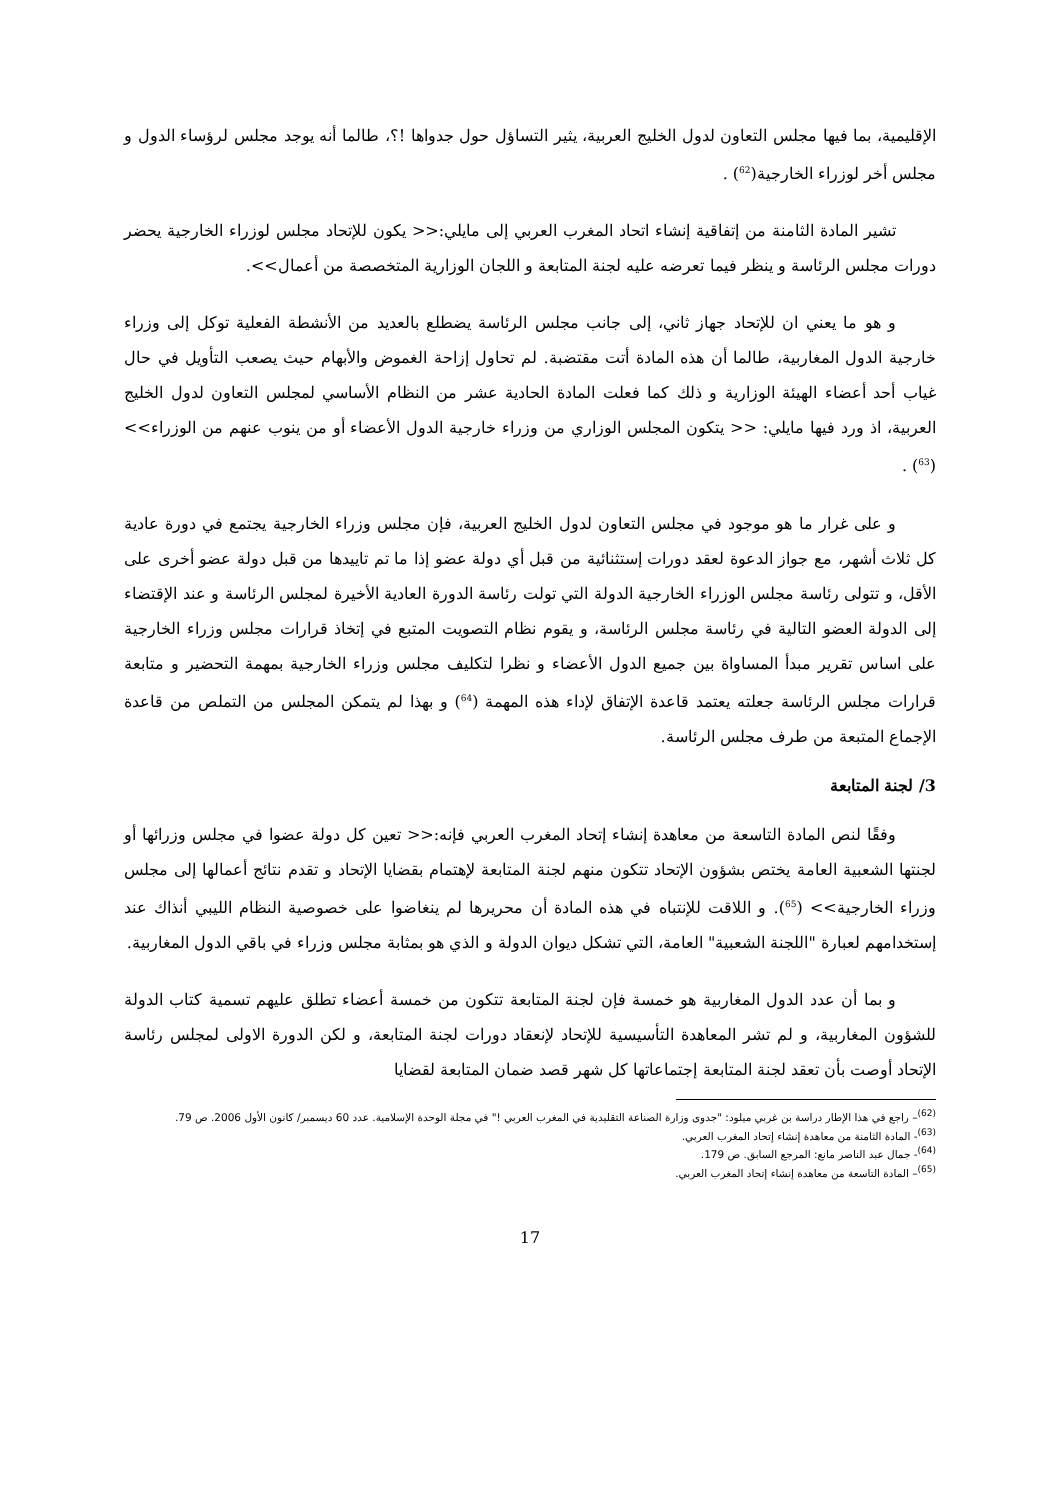الإقليمية، بما فيها مجلس التعاون لدول الخليج العربية، يثير التساؤل حول جدواها !؟، طالما أنه يوجد مجلس لرؤساء الدول و مجلس أخر لوزراء الخارجية(<sup>62</sup>) .
تشير المادة الثامنة من إتفاقية إنشاء اتحاد المغرب العربي إلى مايلي:<< يكون للإتحاد مجلس لوزراء الخارجية يحضر دورات مجلس الرئاسة و ينظر فيما تعرضه عليه لجنة المتابعة و اللجان الوزارية المتخصصة من أعمال>>.
و هو ما يعني ان للإتحاد جهاز ثاني، إلى جانب مجلس الرئاسة يضطلع بالعديد من الأنشطة الفعلية توكل إلى وزراء خارجية الدول المغاربية، طالما أن هذه المادة أتت مقتضبة. لم تحاول إزاحة الغموض والأبهام حيث يصعب التأويل في حال غياب أحد أعضاء الهيئة الوزارية و ذلك كما فعلت المادة الحادية عشر من النظام الأساسي لمجلس التعاون لدول الخليج العربية، اذ ورد فيها مايلي: << يتكون المجلس الوزاري من وزراء خارجية الدول الأعضاء أو من ينوب عنهم من الوزراء>>(<sup>63</sup>) .
و على غرار ما هو موجود في مجلس التعاون لدول الخليج العربية، فإن مجلس وزراء الخارجية يجتمع في دورة عادية كل ثلاث أشهر، مع جواز الدعوة لعقد دورات إستثنائية من قبل أي دولة عضو إذا ما تم تاييدها من قبل دولة عضو أخرى على الأقل، و تتولى رئاسة مجلس الوزراء الخارجية الدولة التي تولت رئاسة الدورة العادية الأخيرة لمجلس الرئاسة و عند الإقتضاء إلى الدولة العضو التالية في رئاسة مجلس الرئاسة، و يقوم نظام التصويت المتبع في إتخاذ قرارات مجلس وزراء الخارجية على اساس تقرير مبدأ المساواة بين جميع الدول الأعضاء و نظرا لتكليف مجلس وزراء الخارجية بمهمة التحضير و متابعة قرارات مجلس الرئاسة جعلته يعتمد قاعدة الإتفاق لإداء هذه المهمة (<sup>64</sup>) و بهذا لم يتمكن المجلس من التملص من قاعدة الإجماع المتبعة من طرف مجلس الرئاسة.
3/ لجنة المتابعة
وفقًا لنص المادة التاسعة من معاهدة إنشاء إتحاد المغرب العربي فإنه:<< تعين كل دولة عضوا في مجلس وزرائها أو لجنتها الشعبية العامة يختص بشؤون الإتحاد تتكون منهم لجنة المتابعة لإهتمام بقضايا الإتحاد و تقدم نتائج أعمالها إلى مجلس وزراء الخارجية>> (<sup>65</sup>). و اللاقت للإنتباه في هذه المادة أن محريرها لم ينغاضوا على خصوصية النظام الليبي أنذاك عند إستخدامهم لعبارة "اللجنة الشعبية" العامة، التي تشكل ديوان الدولة و الذي هو بمثابة مجلس وزراء في باقي الدول المغاربية.
و بما أن عدد الدول المغاربية هو خمسة فإن لجنة المتابعة تتكون من خمسة أعضاء تطلق عليهم تسمية كتاب الدولة للشؤون المغاربية، و لم تشر المعاهدة التأسيسية للإتحاد لإنعقاد دورات لجنة المتابعة، و لكن الدورة الاولى لمجلس رئاسة الإتحاد أوصت بأن تعقد لجنة المتابعة إجتماعاتها كل شهر قصد ضمان المتابعة لقضايا
<sup>(62)</sup>– راجع في هذا الإطار دراسة بن غربي ميلود: "جدوى وزارة الصناعة التقليدية في المغرب العربي !" في مجلة الوحدة الإسلامية. عدد 60 ديسمبر/ كانون الأول 2006. ص 79.
<sup>(63)</sup>- المادة الثامنة من معاهدة إنشاء إتحاد المغرب العربي.
<sup>(64)</sup>- جمال عبد الناصر مانع: المرجع السابق. ص 179.
<sup>(65)</sup>– المادة التاسعة من معاهدة إنشاء إتحاد المغرب العربي.
17